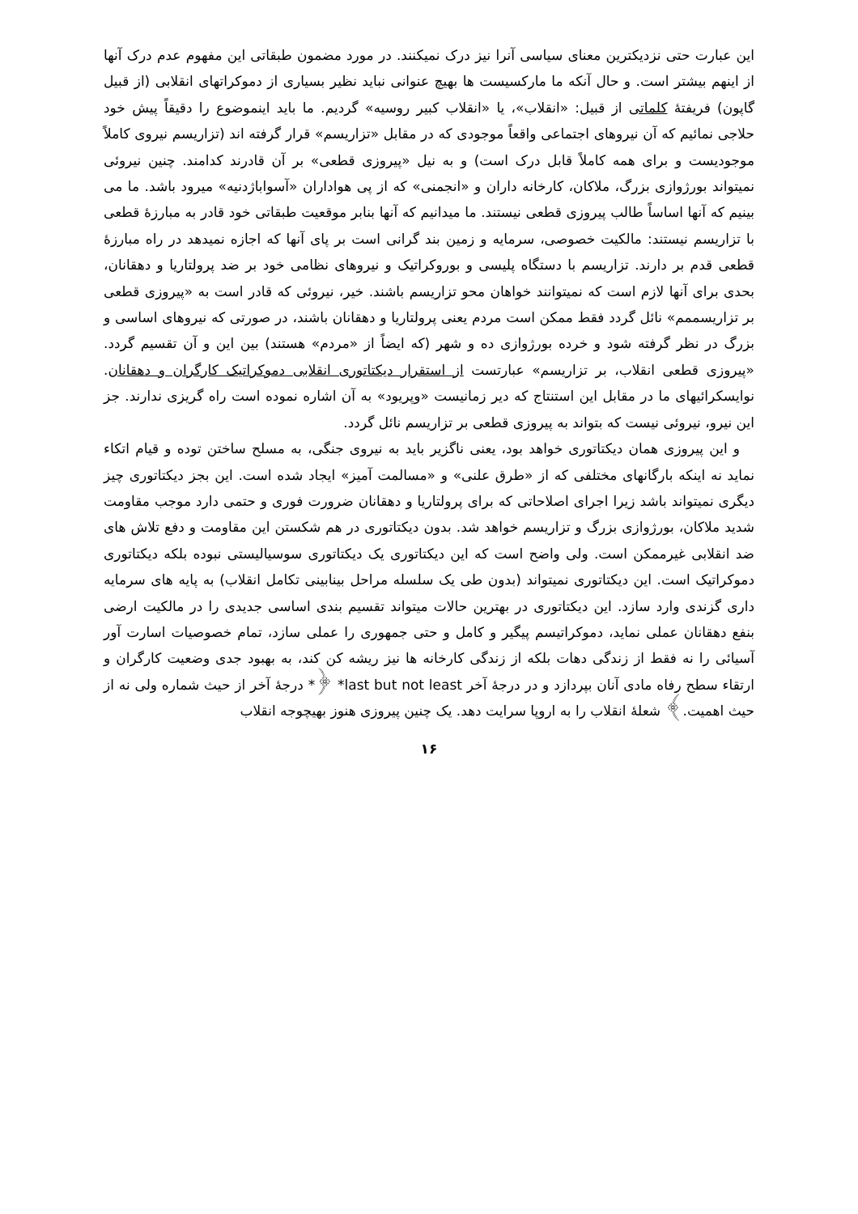این عبارت حتی نزدیکترین معنای سیاسی آنرا نیز درک نمیکنند. در مورد مضمون طبقاتی این مفهوم عدم درک آنها از اینهم بیشتر است. و حال آنکه ما مارکسیست ها بهیچ عنوانی نباید نظیر بسیاری از دموکراتهای انقلابی (از قبیل گاپون) فریفتهٔ کلماتی از قبیل: «انقلاب»، یا «انقلاب کبیر روسیه» گردیم. ما باید اینموضوع را دقیقاً پیش خود حلاجی نمائیم که آن نیروهای اجتماعی واقعاً موجودی که در مقابل «تزاریسم» قرار گرفته اند (تزاریسم نیروی کاملاً موجودیست و برای همه کاملاً قابل درک است) و به نیل «پیروزی قطعی» بر آن قادرند کدامند. چنین نیروئی نمیتواند بورژوازی بزرگ، ملاکان، کارخانه داران و «انجمنی» که از پی هواداران «آسواباژدنیه» میرود باشد. ما می بینیم که آنها اساساً طالب پیروزی قطعی نیستند. ما میدانیم که آنها بنابر موقعیت طبقاتی خود قادر به مبارزهٔ قطعی با تزاریسم نیستند: مالکیت خصوصی، سرمایه و زمین بند گرانی است بر پای آنها که اجازه نمیدهد در راه مبارزهٔ قطعی قدم بر دارند. تزاریسم با دستگاه پلیسی و بوروکراتیک و نیروهای نظامی خود بر ضد پرولتاریا و دهقانان، بحدی برای آنها لازم است که نمیتوانند خواهان محو تزاریسم باشند. خیر، نیروئی که قادر است به «پیروزی قطعی بر تزاریسممم» نائل گردد فقط ممکن است مردم یعنی پرولتاریا و دهقانان باشند، در صورتی که نیروهای اساسی و بزرگ در نظر گرفته شود و خرده بورژوازی ده و شهر (که ایضاً از «مردم» هستند) بین این و آن تقسیم گردد. «پیروزی قطعی انقلاب، بر تزاریسم» عبارتست از استقرار دیکتاتوری انقلابی دموکراتیک کارگران و دهقانان. نوایسکرائیهای ما در مقابل این استنتاج که دیر زمانیست «وپریود» به آن اشاره نموده است راه گریزی ندارند. جز این نیرو، نیروئی نیست که بتواند به پیروزی قطعی بر تزاریسم نائل گردد.
و این پیروزی همان دیکتاتوری خواهد بود، یعنی ناگزیر باید به نیروی جنگی، به مسلح ساختن توده و قیام اتکاء نماید نه اینکه بارگانهای مختلفی که از «طرق علنی» و «مسالمت آمیز» ایجاد شده است. این بجز دیکتاتوری چیز دیگری نمیتواند باشد زیرا اجرای اصلاحاتی که برای پرولتاریا و دهقانان ضرورت فوری و حتمی دارد موجب مقاومت شدید ملاکان، بورژوازی بزرگ و تزاریسم خواهد شد. بدون دیکتاتوری در هم شکستن این مقاومت و دفع تلاش های ضد انقلابی غیرممکن است. ولی واضح است که این دیکتاتوری یک دیکتاتوری سوسیالیستی نبوده بلکه دیکتاتوری دموکراتیک است. این دیکتاتوری نمیتواند (بدون طی یک سلسله مراحل بینابینی تکامل انقلاب) به پایه های سرمایه داری گزندی وارد سازد. این دیکتاتوری در بهترین حالات میتواند تقسیم بندی اساسی جدیدی را در مالکیت ارضی بنفع دهقانان عملی نماید، دموکراتیسم پیگیر و کامل و حتی جمهوری را عملی سازد، تمام خصوصیات اسارت آور آسیائی را نه فقط از زندگی دهات بلکه از زندگی کارخانه ها نیز ریشه کن کند، به بهبود جدی وضعیت کارگران و ارتقاء سطح رفاه مادی آنان بپردازد و در درجهٔ آخر *last but not least ﴿* درجهٔ آخر از حیث شماره ولی نه از حیث اهمیت.﴾ شعلهٔ انقلاب را به اروپا سرایت دهد. یک چنین پیروزی هنوز بهیچوجه انقلاب
۱۶